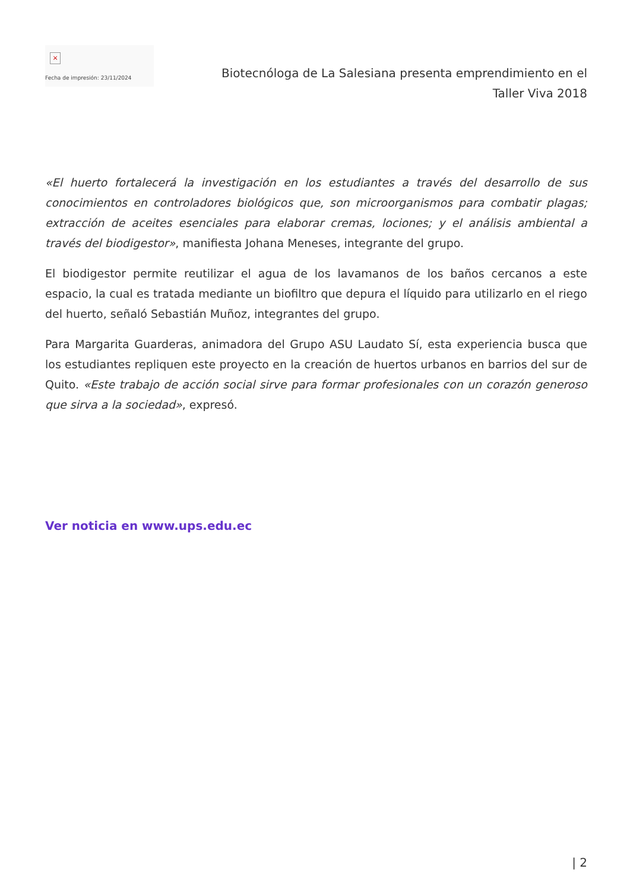×
Fecha de impresión: 23/11/2024
Biotecnóloga de La Salesiana presenta emprendimiento en el Taller Viva 2018
«El huerto fortalecerá la investigación en los estudiantes a través del desarrollo de sus conocimientos en controladores biológicos que, son microorganismos para combatir plagas; extracción de aceites esenciales para elaborar cremas, lociones; y el análisis ambiental a través del biodigestor», manifiesta Johana Meneses, integrante del grupo.
El biodigestor permite reutilizar el agua de los lavamanos de los baños cercanos a este espacio, la cual es tratada mediante un biofiltro que depura el líquido para utilizarlo en el riego del huerto, señaló Sebastián Muñoz, integrantes del grupo.
Para Margarita Guarderas, animadora del Grupo ASU Laudato Sí, esta experiencia busca que los estudiantes repliquen este proyecto en la creación de huertos urbanos en barrios del sur de Quito. «Este trabajo de acción social sirve para formar profesionales con un corazón generoso que sirva a la sociedad», expresó.
Ver noticia en www.ups.edu.ec
| 2